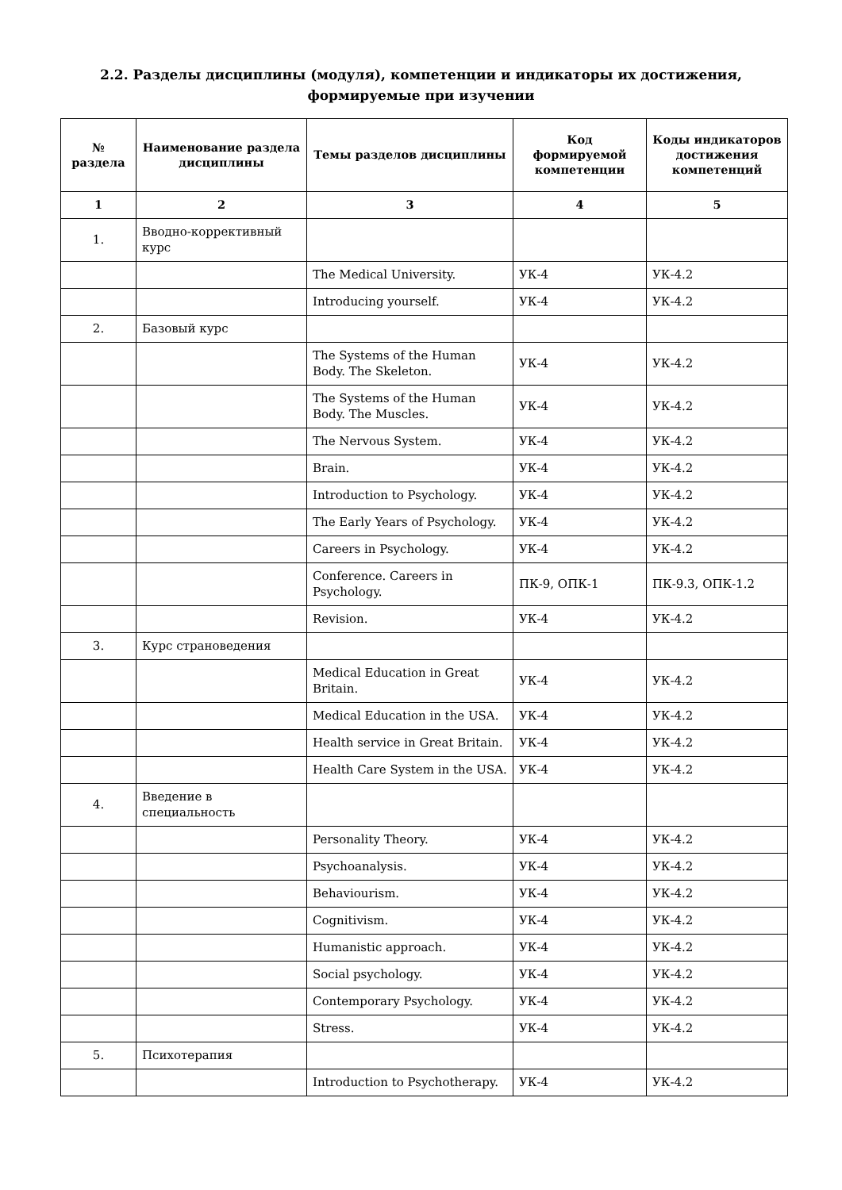2.2. Разделы дисциплины (модуля), компетенции и индикаторы их достижения,
формируемые при изучении
| № раздела | Наименование раздела дисциплины | Темы разделов дисциплины | Код формируемой компетенции | Коды индикаторов достижения компетенций |
| --- | --- | --- | --- | --- |
| 1 | 2 | 3 | 4 | 5 |
| 1. | Вводно-коррективный курс | | | |
| | | The Medical University. | УК-4 | УК-4.2 |
| | | Introducing yourself. | УК-4 | УК-4.2 |
| 2. | Базовый курс | | | |
| | | The Systems of the Human Body. The Skeleton. | УК-4 | УК-4.2 |
| | | The Systems of the Human Body. The Muscles. | УК-4 | УК-4.2 |
| | | The Nervous System. | УК-4 | УК-4.2 |
| | | Brain. | УК-4 | УК-4.2 |
| | | Introduction to Psychology. | УК-4 | УК-4.2 |
| | | The Early Years of Psychology. | УК-4 | УК-4.2 |
| | | Careers in Psychology. | УК-4 | УК-4.2 |
| | | Conference. Careers in Psychology. | ПК-9, ОПК-1 | ПК-9.3, ОПК-1.2 |
| | | Revision. | УК-4 | УК-4.2 |
| 3. | Курс страноведения | | | |
| | | Medical Education in Great Britain. | УК-4 | УК-4.2 |
| | | Medical Education in the USA. | УК-4 | УК-4.2 |
| | | Health service in Great Britain. | УК-4 | УК-4.2 |
| | | Health Care System in the USA. | УК-4 | УК-4.2 |
| 4. | Введение в специальность | | | |
| | | Personality Theory. | УК-4 | УК-4.2 |
| | | Psychoanalysis. | УК-4 | УК-4.2 |
| | | Behaviourism. | УК-4 | УК-4.2 |
| | | Cognitivism. | УК-4 | УК-4.2 |
| | | Humanistic approach. | УК-4 | УК-4.2 |
| | | Social psychology. | УК-4 | УК-4.2 |
| | | Contemporary Psychology. | УК-4 | УК-4.2 |
| | | Stress. | УК-4 | УК-4.2 |
| 5. | Психотерапия | | | |
| | | Introduction to Psychotherapy. | УК-4 | УК-4.2 |